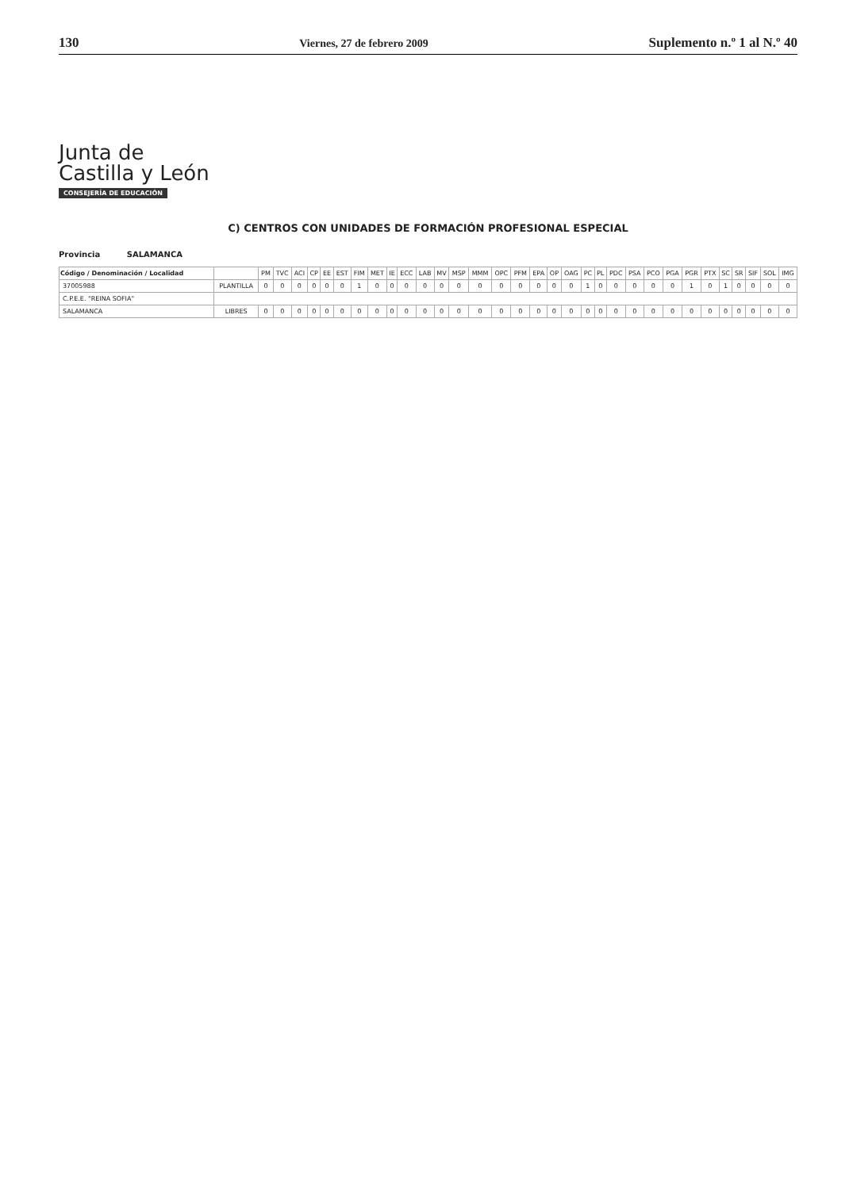130 Viernes, 27 de febrero 2009 Suplemento n.º 1 al N.º 40
Junta de
Castilla y León
CONSEJERÍA DE EDUCACIÓN
C) CENTROS CON UNIDADES DE FORMACIÓN PROFESIONAL ESPECIAL
Provincia SALAMANCA
| Código / Denominación / Localidad | | PM | TVC | ACI | CP | EE | EST | FIM | MET | IE | ECC | LAB | MV | MSP | MMM | OPC | PFM | EPA | OP | OAG | PC | PL | PDC | PSA | PCO | PGA | PGR | PTX | SC | SR | SIF | SOL | IMG |
| --- | --- | --- | --- | --- | --- | --- | --- | --- | --- | --- | --- | --- | --- | --- | --- | --- | --- | --- | --- | --- | --- | --- | --- | --- | --- | --- | --- | --- | --- | --- | --- | --- | --- |
| 37005988 | PLANTILLA | 0 | 0 | 0 | 0 | 0 | 0 | 1 | 0 | 0 | 0 | 0 | 0 | 0 | 0 | 0 | 0 | 0 | 0 | 0 | 1 | 0 | 0 | 0 | 0 | 0 | 1 | 0 | 1 | 0 | 0 | 0 | 0 |
| C.P.E.E. "REINA SOFIA" | | | | | | | | | | | | | | | | | | | | | | | | | | | | | | | | | |
| SALAMANCA | LIBRES | 0 | 0 | 0 | 0 | 0 | 0 | 0 | 0 | 0 | 0 | 0 | 0 | 0 | 0 | 0 | 0 | 0 | 0 | 0 | 0 | 0 | 0 | 0 | 0 | 0 | 0 | 0 | 0 | 0 | 0 | 0 | 0 |